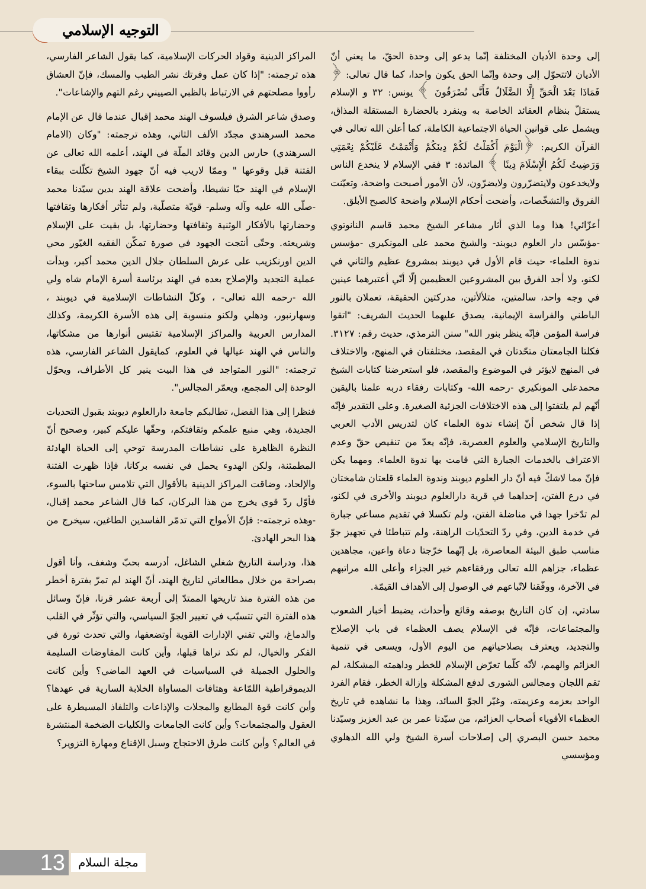التوجيه الإسلامي
إلى وحدة الأديان المختلفة إنّما يدعو إلى وحدة الحقّ، ما يعني أنّ الأديان لاتتحوّل إلى وحدة وإنّما الحق يكون واحدا، كما قال تعالى: ﴿ فَمَاذَا بَعْدَ الْحَقِّ إِلَّا الضَّلَالُ فَأَنَّى تُصْرَفُونَ ﴾ يونس: ٣٢ و الإسلام يستقلّ بنظام العقائد الخاصة به وينفرد بالحضارة المستقلة المذاق، ويشمل على قوانين الحياة الاجتماعية الكاملة، كما أعلن الله تعالى في القرآن الكريم: ﴿الْيَوْمَ أَكْمَلْتُ لَكُمْ دِينَكُمْ وَأَتْمَمْتُ عَلَيْكُمْ نِعْمَتِي وَرَضِيتُ لَكُمُ الْإِسْلَامَ دِينًا ﴾ المائدة: ٣ ففي الإسلام لا ينخدع الناس ولايخدعون ولايتضرّرون ولايضرّون، لأن الأمور أصبحت واضحة، وتعيّنت الفروق والتشخّصات، وأضحت أحكام الإسلام واضحة كالصبح الأبلق.
أعزّائي! هذا وما الذي أثار مشاعر الشيخ محمد قاسم النانوتوي -مؤسّس دار العلوم ديوبند- والشيخ محمد على المونكيري -مؤسس ندوة العلماء- حيث قام الأول في ديوبند بمشروع عظيم والثاني في لكنو، ولا أجد الفرق بين المشروعين العظيمين إلّا أنّي أعتبرهما عينين في وجه واحد، سالمتين، متلألأتين، مدركتين الحقيقة، تعملان بالنور الباطني والفراسة الإيمانية، يصدق عليهما الحديث الشريف: "اتقوا فراسة المؤمن فإنّه ينظر بنور الله" سنن الترمذي، حديث رقم: ٣١٢٧. فكلتا الجامعتان متحّدتان في المقصد، مختلفتان في المنهج، والاختلاف في المنهج لايؤثر في الموضوع والمقصد، فلو استعرضنا كتابات الشيخ محمدعلى المونكيري -رحمه الله- وكتابات رفقاء دربه علمنا باليقين أنّهم لم يلتفتوا إلى هذه الاختلافات الجزئية الصغيرة. وعلى التقدير فإنّه إذا قال شخص أنّ إنشاء ندوة العلماء كان لتدريس الأدب العربي والتاريخ الإسلامي والعلوم العصرية، فإنّه يعدّ من تنقيص حقّ وعدم الاعتراف بالخدمات الجبارة التي قامت بها ندوة العلماء. ومهما يكن فإنّ مما لاشكّ فيه أنّ دار العلوم ديوبند وندوة العلماء قلعتان شامختان في درع الفتن، إحداهما في قرية دارالعلوم ديوبند والأخرى في لكنو، لم تدّخرا جهدا في مناضلة الفتن، ولم تكسلا في تقديم مساعي جبارة في خدمة الدين، وفي ردّ التحدّيات الراهنة، ولم تتباطئا في تجهيز جوّ مناسب طبق البيئة المعاصرة، بل إنّهما خرّجتا دعاة واعين، مجاهدين عظماء، جزاهم الله تعالى ورفقاءهم خير الجزاء وأعلى الله مراتبهم في الآخرة، ووفّقنا لاتّباعهم في الوصول إلى الأهداف القيمّة.
سادتي، إن كان التاريخ بوصفه وقائع وأحداث، يضبط أخبار الشعوب والمجتماعات، فإنّه في الإسلام يصف العظماء في باب الإصلاح والتجديد، ويعترف بصلاحياتهم من اليوم الأول، ويسعى في تنمية العزائم والهمم، لأنّه كلّما تعرّض الإسلام للخطر وداهمته المشكلة، لم تقم اللجان ومجالس الشورى لدفع المشكلة وإزالة الخطر، فقام الفرد الواحد بعزمه وعزيمته، وغيّر الجوّ السائد، وهذا ما نشاهده في تاريخ العظماء الأقوياء أصحاب العزائم، من سيّدنا عمر بن عبد العزيز وسيّدنا محمد حسن البصري إلى إصلاحات أسرة الشيخ ولي الله الدهلوي ومؤسسي
المراكز الدينية وقواد الحركات الإسلامية، كما يقول الشاعر الفارسي، هذه ترجمته: "إذا كان عمل وفرتك نشر الطيب والمسك، فإنّ العشاق رأووا مصلحتهم في الارتباط بالظبي الصييني رغم التهم والإشاعات".
وصدق شاعر الشرق فيلسوف الهند محمد إقبال عندما قال عن الإمام محمد السرهندي مجدّد الألف الثاني، وهذه ترجمته: "وكان (الامام السرهندي) حارس الدين وقائد الملّة في الهند، أعلمه الله تعالى عن الفتنة قبل وقوعها " وممّا لاريب فيه أنّ جهود الشيخ تكلّلت ببقاء الإسلام في الهند حيّا نشيطا، وأضحت علاقة الهند بدين سيّدنا محمد -صلّى الله عليه وآله وسلم- قويّة متصلّبة، ولم تتأثر أفكارها وثقافتها وحضارتها بالأفكار الوثنية وثقافتها وحضارتها، بل بقيت على الإسلام وشريعته. وحتّى أنتجت الجهود في صورة تمكّن الفقيه الغيّور محي الدين اورنكزيب على عرش السلطان جلال الدين محمد أكبر، وبدأت عملية التجديد والإصلاح بعده في الهند برئاسة أسرة الإمام شاه ولي الله -رحمه الله تعالى- ، وكلّ النشاطات الإسلامية في ديوبند ، وسهارنبور، ودهلي ولكنو منسوبة إلى هذه الأسرة الكريمة، وكذلك المدارس العربية والمراكز الإسلامية تقتبس أنوارها من مشكاتها، والناس في الهند عيالها في العلوم، كمايقول الشاعر الفارسي، هذه ترجمته: "النور المتواجد في هذا البيت ينير كل الأطراف، ويحوّل الوحدة إلى المجمع، ويعمّر المجالس".
فنظرا إلى هذا الفضل، تطالبكم جامعة دارالعلوم ديوبند بقبول التحديات الجديدة، وهي منبع علمكم وثقافتكم، وحقّها عليكم كبير، وصحيح أنّ النظرة الظاهرة على نشاطات المدرسة توحي إلى الحياة الهادئة المطمئنة، ولكن الهدوء يحمل في نفسه بركانا، فإذا ظهرت الفتنة والإلحاد، وضاقت المراكز الدينية بالأقوال التي تلامس ساحتها بالسوء، فأوّل ردّ قوي يخرج من هذا البركان، كما قال الشاعر محمد إقبال، -وهذه ترجمته-: فإنّ الأمواج التي تدمّر الفاسدين الطاغين، سيخرج من هذا البحر الهادئ.
هذا، ودراسة التاريخ شغلي الشاغل، أدرسه بحبّ وشغف، وأنا أقول بصراحة من خلال مطالعاتي لتاريخ الهند، أنّ الهند لم تمرّ بفترة أخطر من هذه الفترة منذ تاريخها الممتدّ إلى أربعة عشر قرنا، فإنّ وسائل هذه الفترة التي تتسبّب في تغيير الجوّ السياسي، والتي تؤثّر في القلب والدماغ، والتي تفني الإدارات القوية أوتضعفها، والتي تحدث ثورة في الفكر والخيال، لم نكد نراها قبلها، وأين كانت المفاوضات السليمة والحلول الجميلة في السياسيات في العهد الماضي؟ وأين كانت الديموقراطية اللمّاعة وهتافات المساواة الخلابة السارية في عهدها؟ وأين كانت قوة المطابع والمجلات والإذاعات والتلفاذ المسيطرة على العقول والمجتمعات؟ وأين كانت الجامعات والكليات الضخمة المنتشرة في العالم؟ وأين كانت طرق الاحتجاج وسبل الإقناع ومهارة التزوير؟
13
مجلة السلام